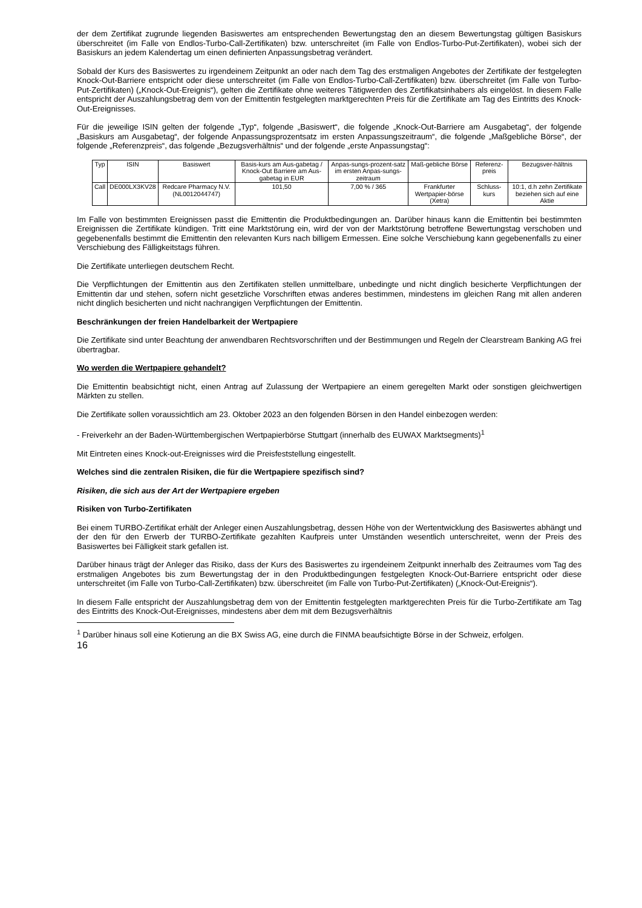der dem Zertifikat zugrunde liegenden Basiswertes am entsprechenden Bewertungstag den an diesem Bewertungstag gültigen Basiskurs überschreitet (im Falle von Endlos-Turbo-Call-Zertifikaten) bzw. unterschreitet (im Falle von Endlos-Turbo-Put-Zertifikaten), wobei sich der Basiskurs an jedem Kalendertag um einen definierten Anpassungsbetrag verändert.
Sobald der Kurs des Basiswertes zu irgendeinem Zeitpunkt an oder nach dem Tag des erstmaligen Angebotes der Zertifikate der festgelegten Knock-Out-Barriere entspricht oder diese unterschreitet (im Falle von Endlos-Turbo-Call-Zertifikaten) bzw. überschreitet (im Falle von Turbo-Put-Zertifikaten) („Knock-Out-Ereignis“), gelten die Zertifikate ohne weiteres Tätigwerden des Zertifikatsinhabers als eingelöst. In diesem Falle entspricht der Auszahlungsbetrag dem von der Emittentin festgelegten marktgerechten Preis für die Zertifikate am Tag des Eintritts des Knock-Out-Ereignisses.
Für die jeweilige ISIN gelten der folgende „Typ“, folgende „Basiswert“, die folgende „Knock-Out-Barriere am Ausgabetag“, der folgende „Basiskurs am Ausgabetag“, der folgende Anpassungsprozentsatz im ersten Anpassungszeitraum“, die folgende „Maßgebliche Börse“, der folgende „Referenzpreis“, das folgende „Bezugsverhältnis“ und der folgende „erste Anpassungstag“:
| Typ | ISIN | Basiswert | Basis-kurs am Aus-gabetag / Knock-Out Barriere am Aus-gabetag in EUR | Anpas-sungs-prozent-satz im ersten Anpas-sungs-zeitraum | Maß-gebliche Börse | Referenz-preis | Bezugsver-hältnis |
| Call | DE000LX3KV28 | Redcare Pharmacy N.V. (NL0012044747) | 101,50 | 7,00 % / 365 | Frankfurter Wertpapier-börse (Xetra) | Schluss-kurs | 10:1, d.h zehn Zertifikate beziehen sich auf eine Aktie |
Im Falle von bestimmten Ereignissen passt die Emittentin die Produktbedingungen an. Darüber hinaus kann die Emittentin bei bestimmten Ereignissen die Zertifikate kündigen. Tritt eine Marktstörung ein, wird der von der Marktstörung betroffene Bewertungstag verschoben und gegebenenfalls bestimmt die Emittentin den relevanten Kurs nach billigem Ermessen. Eine solche Verschiebung kann gegebenenfalls zu einer Verschiebung des Fälligkeitstags führen.
Die Zertifikate unterliegen deutschem Recht.
Die Verpflichtungen der Emittentin aus den Zertifikaten stellen unmittelbare, unbedingte und nicht dinglich besicherte Verpflichtungen der Emittentin dar und stehen, sofern nicht gesetzliche Vorschriften etwas anderes bestimmen, mindestens im gleichen Rang mit allen anderen nicht dinglich besicherten und nicht nachrangigen Verpflichtungen der Emittentin.
Beschränkungen der freien Handelbarkeit der Wertpapiere
Die Zertifikate sind unter Beachtung der anwendbaren Rechtsvorschriften und der Bestimmungen und Regeln der Clearstream Banking AG frei übertragbar.
Wo werden die Wertpapiere gehandelt?
Die Emittentin beabsichtigt nicht, einen Antrag auf Zulassung der Wertpapiere an einem geregelten Markt oder sonstigen gleichwertigen Märkten zu stellen.
Die Zertifikate sollen voraussichtlich am 23. Oktober 2023 an den folgenden Börsen in den Handel einbezogen werden:
- Freiverkehr an der Baden-Württembergischen Wertpapierbörse Stuttgart (innerhalb des EUWAX Marktsegments)<sup>1</sup>
Mit Eintreten eines Knock-out-Ereignisses wird die Preisfeststellung eingestellt.
Welches sind die zentralen Risiken, die für die Wertpapiere spezifisch sind?
Risiken, die sich aus der Art der Wertpapiere ergeben
Risiken von Turbo-Zertifikaten
Bei einem TURBO-Zertifikat erhält der Anleger einen Auszahlungsbetrag, dessen Höhe von der Wertentwicklung des Basiswertes abhängt und der den für den Erwerb der TURBO-Zertifikate gezahlten Kaufpreis unter Umständen wesentlich unterschreitet, wenn der Preis des Basiswertes bei Fälligkeit stark gefallen ist.
Darüber hinaus trägt der Anleger das Risiko, dass der Kurs des Basiswertes zu irgendeinem Zeitpunkt innerhalb des Zeitraumes vom Tag des erstmaligen Angebotes bis zum Bewertungstag der in den Produktbedingungen festgelegten Knock-Out-Barriere entspricht oder diese unterschreitet (im Falle von Turbo-Call-Zertifikaten) bzw. überschreitet (im Falle von Turbo-Put-Zertifikaten) („Knock-Out-Ereignis“).
In diesem Falle entspricht der Auszahlungsbetrag dem von der Emittentin festgelegten marktgerechten Preis für die Turbo-Zertifikate am Tag des Eintritts des Knock-Out-Ereignisses, mindestens aber dem mit dem Bezugsverhältnis
<sup>1</sup> Darüber hinaus soll eine Kotierung an die BX Swiss AG, eine durch die FINMA beaufsichtigte Börse in der Schweiz, erfolgen.
16